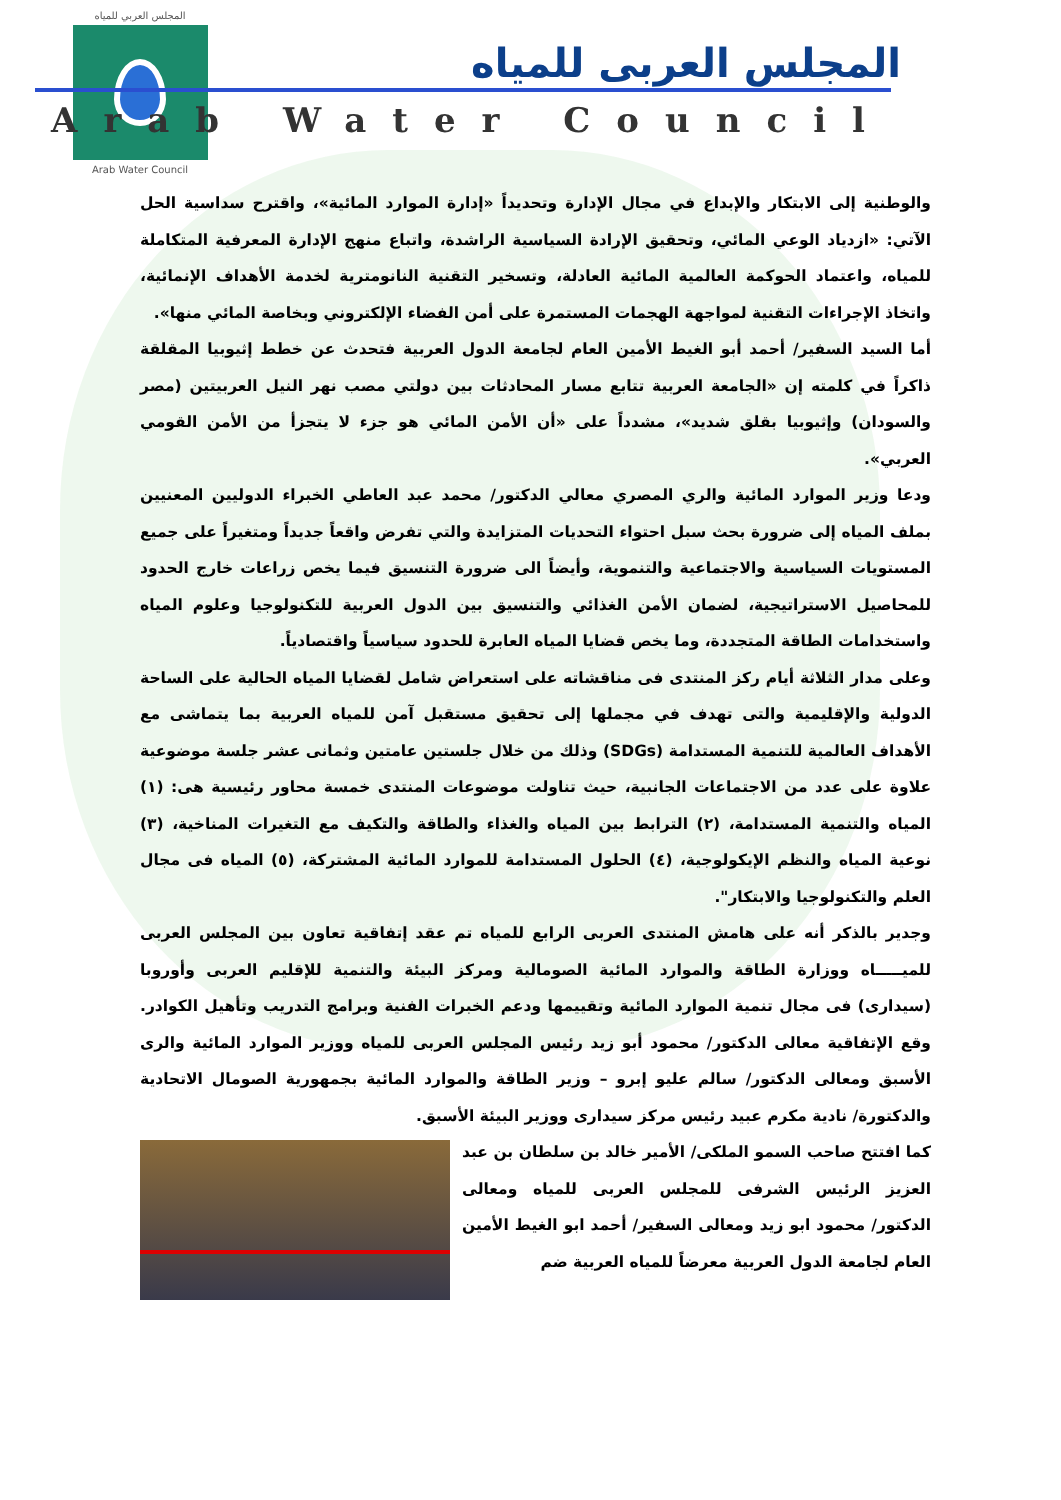المجلس العربي للمياه
Arab Water Council
المجلس العربى للمياه
Arab Water Council
والوطنية إلى الابتكار والإبداع في مجال الإدارة وتحديداً «إدارة الموارد المائية»، واقترح سداسية الحل الآتي: «ازدياد الوعي المائي، وتحقيق الإرادة السياسية الراشدة، واتباع منهج الإدارة المعرفية المتكاملة للمياه، واعتماد الحوكمة العالمية المائية العادلة، وتسخير التقنية النانومترية لخدمة الأهداف الإنمائية، واتخاذ الإجراءات التقنية لمواجهة الهجمات المستمرة على أمن الفضاء الإلكتروني وبخاصة المائي منها».
أما السيد السفير/ أحمد أبو الغيط الأمين العام لجامعة الدول العربية فتحدث عن خطط إثيوبيا المقلقة ذاكراً في كلمته إن «الجامعة العربية تتابع مسار المحادثات بين دولتي مصب نهر النيل العربيتين (مصر والسودان) وإثيوبيا بقلق شديد»، مشدداً على «أن الأمن المائي هو جزء لا يتجزأ من الأمن القومي العربي».
ودعا وزير الموارد المائية والري المصري معالي الدكتور/ محمد عبد العاطي الخبراء الدوليين المعنيين بملف المياه إلى ضرورة بحث سبل احتواء التحديات المتزايدة والتي تفرض واقعاً جديداً ومتغيراً على جميع المستويات السياسية والاجتماعية والتنموية، وأيضاً الى ضرورة التنسيق فيما يخص زراعات خارج الحدود للمحاصيل الاستراتيجية، لضمان الأمن الغذائي والتنسيق بين الدول العربية للتكنولوجيا وعلوم المياه واستخدامات الطاقة المتجددة، وما يخص قضايا المياه العابرة للحدود سياسياً واقتصادياً.
وعلى مدار الثلاثة أيام ركز المنتدى فى مناقشاته على استعراض شامل لقضايا المياه الحالية على الساحة الدولية والإقليمية والتى تهدف في مجملها إلى تحقيق مستقبل آمن للمياه العربية بما يتماشى مع الأهداف العالمية للتنمية المستدامة (SDGs) وذلك من خلال جلستين عامتين وثمانى عشر جلسة موضوعية علاوة على عدد من الاجتماعات الجانبية، حيث تناولت موضوعات المنتدى خمسة محاور رئيسية هى: (١) المياه والتنمية المستدامة، (٢) الترابط بين المياه والغذاء والطاقة والتكيف مع التغيرات المناخية، (٣) نوعية المياه والنظم الإيكولوجية، (٤) الحلول المستدامة للموارد المائية المشتركة، (٥) المياه فى مجال العلم والتكنولوجيا والابتكار".
وجدير بالذكر أنه على هامش المنتدى العربى الرابع للمياه تم عقد إتفاقية تعاون بين المجلس العربى للميـــــاه ووزارة الطاقة والموارد المائية الصومالية ومركز البيئة والتنمية للإقليم العربى وأوروبا (سيدارى) فى مجال تنمية الموارد المائية وتقييمها ودعم الخبرات الفنية وبرامج التدريب وتأهيل الكوادر. وقع الإتفاقية معالى الدكتور/ محمود أبو زيد رئيس المجلس العربى للمياه ووزير الموارد المائية والرى الأسبق ومعالى الدكتور/ سالم عليو إبرو – وزير الطاقة والموارد المائية بجمهورية الصومال الاتحادية والدكتورة/ نادية مكرم عبيد رئيس مركز سيدارى ووزير البيئة الأسبق.
كما افتتح صاحب السمو الملكى/ الأمير خالد بن سلطان بن عبد العزيز الرئيس الشرفى للمجلس العربى للمياه ومعالى الدكتور/ محمود ابو زيد ومعالى السفير/ أحمد ابو الغيط الأمين العام لجامعة الدول العربية معرضاً للمياه العربية ضم